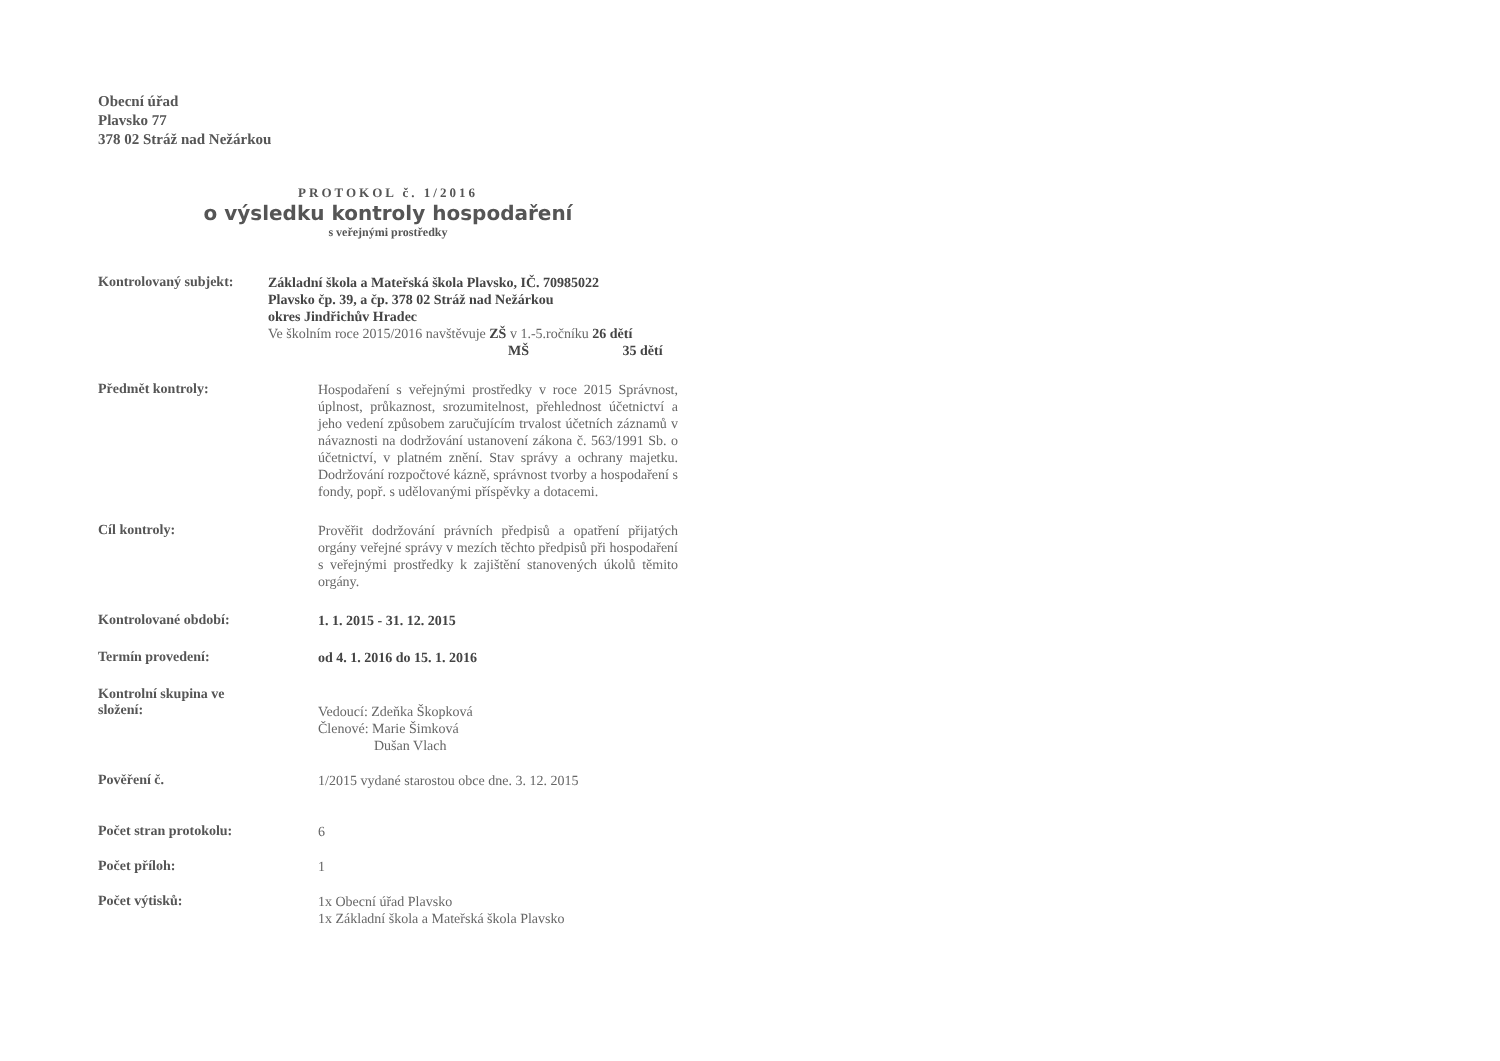Obecní úřad
Plavsko 77
378 02 Stráž nad Nežárkou
PROTOKOL č. 1/2016
o výsledku kontroly hospodaření
s veřejnými prostředky
Kontrolovaný subjekt:
Základní škola a Mateřská škola Plavsko, IČ. 70985022
Plavsko čp. 39, a čp. 378 02 Stráž nad Nežárkou
okres Jindřichův Hradec
Ve školním roce 2015/2016 navštěvuje ZŠ v 1.-5.ročníku 26 dětí
MŠ 35 dětí
Předmět kontroly:
Hospodaření s veřejnými prostředky v roce 2015 Správnost, úplnost, průkaznost, srozumitelnost, přehlednost účetnictví a jeho vedení způsobem zaručujícím trvalost účetních záznamů v návaznosti na dodržování ustanovení zákona č. 563/1991 Sb. o účetnictví, v platném znění. Stav správy a ochrany majetku. Dodržování rozpočtové kázně, správnost tvorby a hospodaření s fondy, popř. s udělovanými příspěvky a dotacemi.
Cíl kontroly:
Prověřit dodržování právních předpisů a opatření přijatých orgány veřejné správy v mezích těchto předpisů při hospodaření s veřejnými prostředky k zajištění stanovených úkolů těmito orgány.
Kontrolované období:
1. 1. 2015 - 31. 12. 2015
Termín provedení:
od 4. 1. 2016 do 15. 1. 2016
Kontrolní skupina ve
složení:
Vedoucí: Zdeňka Škopková
Členové: Marie Šimková
Dušan Vlach
Pověření č.
1/2015 vydané starostou obce dne. 3. 12. 2015
Počet stran protokolu:
6
Počet příloh:
1
Počet výtisků:
1x Obecní úřad Plavsko
1x Základní škola a Mateřská škola Plavsko